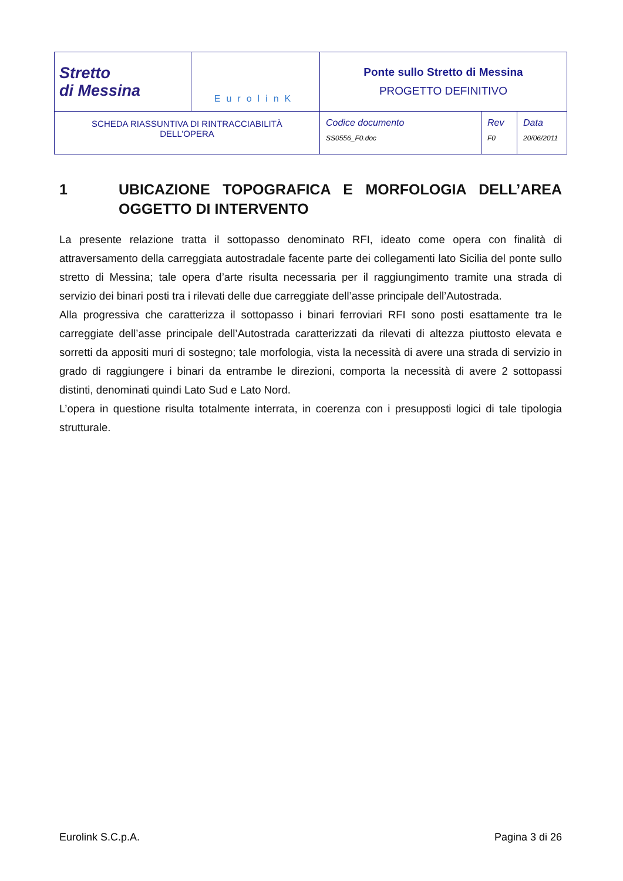| Stretto di Messina | EurolinK | Ponte sullo Stretto di Messina PROGETTO DEFINITIVO | | |
| SCHEDA RIASSUNTIVA DI RINTRACCIABILITÀ DELL’OPERA | | Codice documento SS0556_F0.doc | Rev F0 | Data 20/06/2011 |
1 UBICAZIONE TOPOGRAFICA E MORFOLOGIA DELL’AREA OGGETTO DI INTERVENTO
La presente relazione tratta il sottopasso denominato RFI, ideato come opera con finalità di attraversamento della carreggiata autostradale facente parte dei collegamenti lato Sicilia del ponte sullo stretto di Messina; tale opera d’arte risulta necessaria per il raggiungimento tramite una strada di servizio dei binari posti tra i rilevati delle due carreggiate dell’asse principale dell’Autostrada.
Alla progressiva che caratterizza il sottopasso i binari ferroviari RFI sono posti esattamente tra le carreggiate dell’asse principale dell’Autostrada caratterizzati da rilevati di altezza piuttosto elevata e sorretti da appositi muri di sostegno; tale morfologia, vista la necessità di avere una strada di servizio in grado di raggiungere i binari da entrambe le direzioni, comporta la necessità di avere 2 sottopassi distinti, denominati quindi Lato Sud e Lato Nord.
L’opera in questione risulta totalmente interrata, in coerenza con i presupposti logici di tale tipologia strutturale.
Eurolink S.C.p.A. Pagina 3 di 26